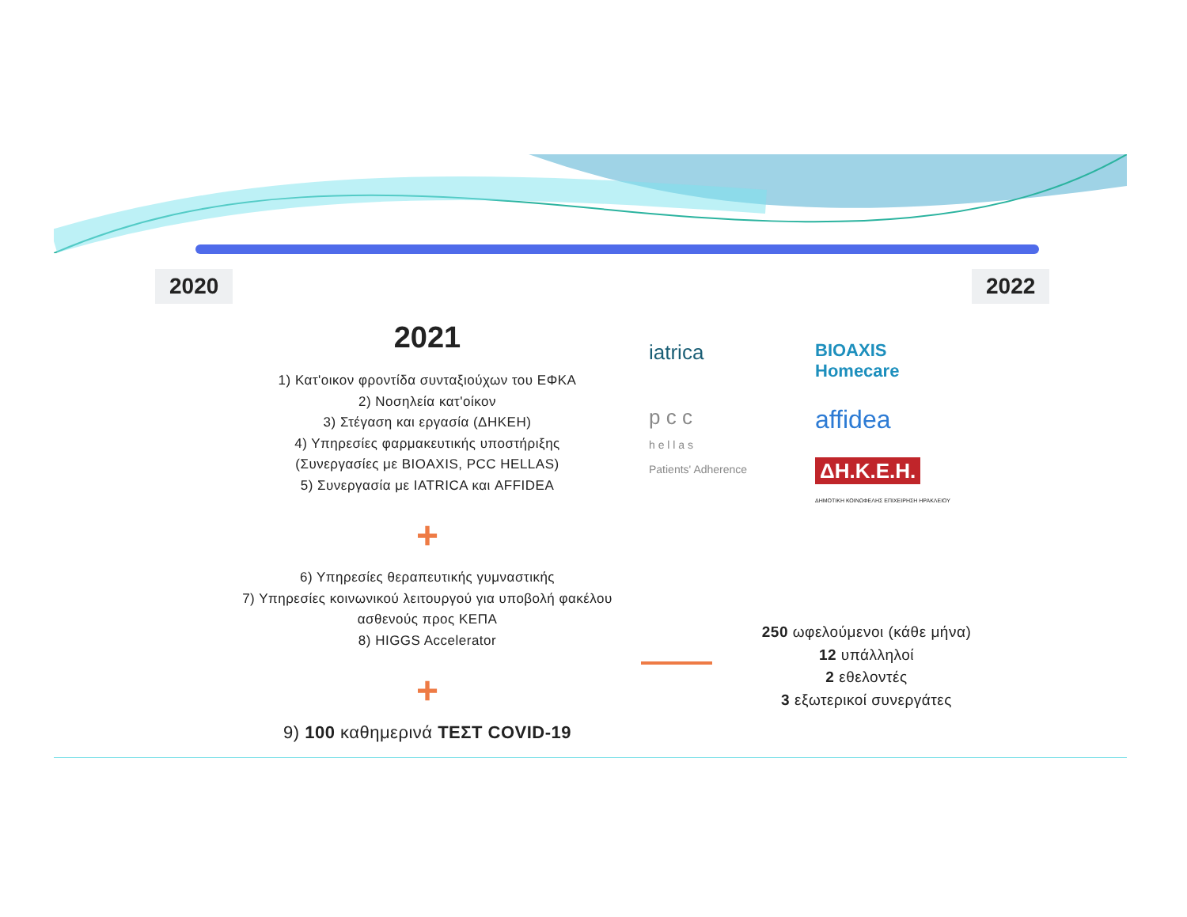2020 2022
2021
1) Κατ'οικον φροντίδα συνταξιούχων του ΕΦΚΑ
2) Νοσηλεία κατ'οίκον
3) Στέγαση και εργασία (ΔΗΚΕΗ)
4) Υπηρεσίες φαρμακευτικής υποστήριξης
(Συνεργασίες με BIOAXIS, PCC HELLAS)
5) Συνεργασία με IATRICA και AFFIDEA
+
6) Υπηρεσίες θεραπευτικής γυμναστικής
7) Υπηρεσίες κοινωνικού λειτουργού για υποβολή φακέλου ασθενούς προς ΚΕΠΑ
8) HIGGS Accelerator
+
9) 100 καθημερινά ΤΕΣΤ COVID-19
iatrica
BIOAXIS
Homecare
p c c
h e l l a s
Patients' Adherence
affidea
ΔΗ.Κ.Ε.Η.
ΔΗΜΟΤΙΚΗ ΚΟΙΝΩΦΕΛΗΣ ΕΠΙΧΕΙΡΗΣΗ ΗΡΑΚΛΕΙΟΥ
250 ωφελούμενοι (κάθε μήνα)
12 υπάλληλοί
2 εθελοντές
3 εξωτερικοί συνεργάτες